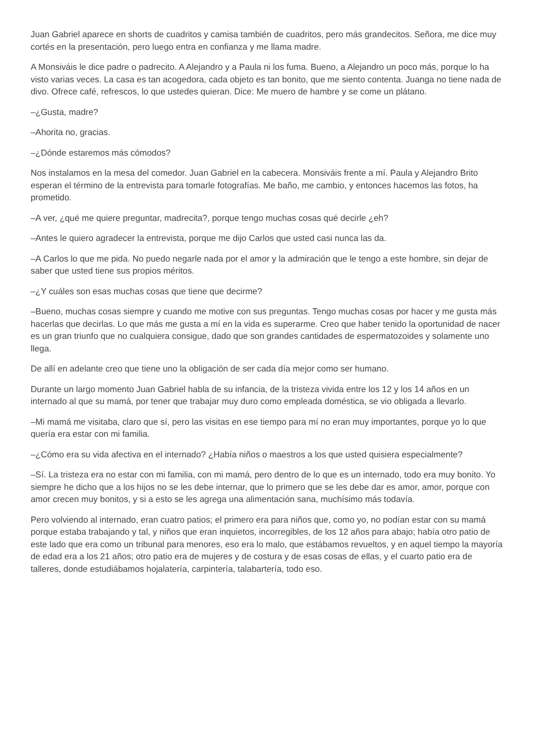Juan Gabriel aparece en shorts de cuadritos y camisa también de cuadritos, pero más grandecitos. Señora, me dice muy cortés en la presentación, pero luego entra en confianza y me llama madre.
A Monsiváis le dice padre o padrecito. A Alejandro y a Paula ni los fuma. Bueno, a Alejandro un poco más, porque lo ha visto varias veces. La casa es tan acogedora, cada objeto es tan bonito, que me siento contenta. Juanga no tiene nada de divo. Ofrece café, refrescos, lo que ustedes quieran. Dice: Me muero de hambre y se come un plátano.
–¿Gusta, madre?
–Ahorita no, gracias.
–¿Dónde estaremos más cómodos?
Nos instalamos en la mesa del comedor. Juan Gabriel en la cabecera. Monsiváis frente a mí. Paula y Alejandro Brito esperan el término de la entrevista para tomarle fotografías. Me baño, me cambio, y entonces hacemos las fotos, ha prometido.
–A ver, ¿qué me quiere preguntar, madrecita?, porque tengo muchas cosas qué decirle ¿eh?
–Antes le quiero agradecer la entrevista, porque me dijo Carlos que usted casi nunca las da.
–A Carlos lo que me pida. No puedo negarle nada por el amor y la admiración que le tengo a este hombre, sin dejar de saber que usted tiene sus propios méritos.
–¿Y cuáles son esas muchas cosas que tiene que decirme?
–Bueno, muchas cosas siempre y cuando me motive con sus preguntas. Tengo muchas cosas por hacer y me gusta más hacerlas que decirlas. Lo que más me gusta a mí en la vida es superarme. Creo que haber tenido la oportunidad de nacer es un gran triunfo que no cualquiera consigue, dado que son grandes cantidades de espermatozoides y solamente uno llega.
De allí en adelante creo que tiene uno la obligación de ser cada día mejor como ser humano.
Durante un largo momento Juan Gabriel habla de su infancia, de la tristeza vivida entre los 12 y los 14 años en un internado al que su mamá, por tener que trabajar muy duro como empleada doméstica, se vio obligada a llevarlo.
–Mi mamá me visitaba, claro que sí, pero las visitas en ese tiempo para mí no eran muy importantes, porque yo lo que quería era estar con mi familia.
–¿Cómo era su vida afectiva en el internado? ¿Había niños o maestros a los que usted quisiera especialmente?
–Sí. La tristeza era no estar con mi familia, con mi mamá, pero dentro de lo que es un internado, todo era muy bonito. Yo siempre he dicho que a los hijos no se les debe internar, que lo primero que se les debe dar es amor, amor, porque con amor crecen muy bonitos, y si a esto se les agrega una alimentación sana, muchísimo más todavía.
Pero volviendo al internado, eran cuatro patios; el primero era para niños que, como yo, no podían estar con su mamá porque estaba trabajando y tal, y niños que eran inquietos, incorregibles, de los 12 años para abajo; había otro patio de este lado que era como un tribunal para menores, eso era lo malo, que estábamos revueltos, y en aquel tiempo la mayoría de edad era a los 21 años; otro patio era de mujeres y de costura y de esas cosas de ellas, y el cuarto patio era de talleres, donde estudiábamos hojalatería, carpintería, talabartería, todo eso.